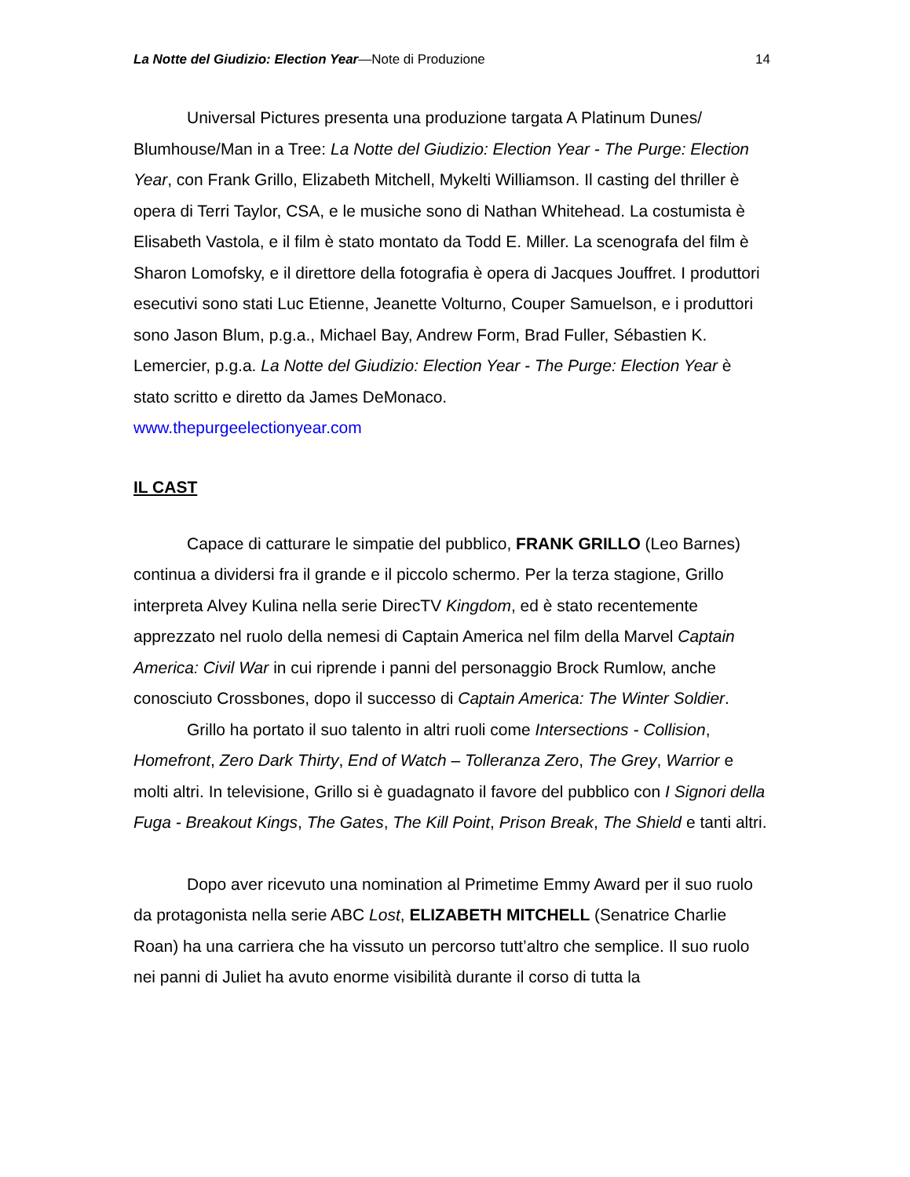La Notte del Giudizio: Election Year—Note di Produzione 14
Universal Pictures presenta una produzione targata A Platinum Dunes/ Blumhouse/Man in a Tree: La Notte del Giudizio: Election Year - The Purge: Election Year, con Frank Grillo, Elizabeth Mitchell, Mykelti Williamson. Il casting del thriller è opera di Terri Taylor, CSA, e le musiche sono di Nathan Whitehead. La costumista è Elisabeth Vastola, e il film è stato montato da Todd E. Miller. La scenografa del film è Sharon Lomofsky, e il direttore della fotografia è opera di Jacques Jouffret. I produttori esecutivi sono stati Luc Etienne, Jeanette Volturno, Couper Samuelson, e i produttori sono Jason Blum, p.g.a., Michael Bay, Andrew Form, Brad Fuller, Sébastien K. Lemercier, p.g.a. La Notte del Giudizio: Election Year - The Purge: Election Year è stato scritto e diretto da James DeMonaco.
www.thepurgeelectionyear.com
IL CAST
Capace di catturare le simpatie del pubblico, FRANK GRILLO (Leo Barnes) continua a dividersi fra il grande e il piccolo schermo. Per la terza stagione, Grillo interpreta Alvey Kulina nella serie DirecTV Kingdom, ed è stato recentemente apprezzato nel ruolo della nemesi di Captain America nel film della Marvel Captain America: Civil War in cui riprende i panni del personaggio Brock Rumlow, anche conosciuto Crossbones, dopo il successo di Captain America: The Winter Soldier.
Grillo ha portato il suo talento in altri ruoli come Intersections - Collision, Homefront, Zero Dark Thirty, End of Watch – Tolleranza Zero, The Grey, Warrior e molti altri. In televisione, Grillo si è guadagnato il favore del pubblico con I Signori della Fuga - Breakout Kings, The Gates, The Kill Point, Prison Break, The Shield e tanti altri.
Dopo aver ricevuto una nomination al Primetime Emmy Award per il suo ruolo da protagonista nella serie ABC Lost, ELIZABETH MITCHELL (Senatrice Charlie Roan) ha una carriera che ha vissuto un percorso tutt’altro che semplice. Il suo ruolo nei panni di Juliet ha avuto enorme visibilità durante il corso di tutta la